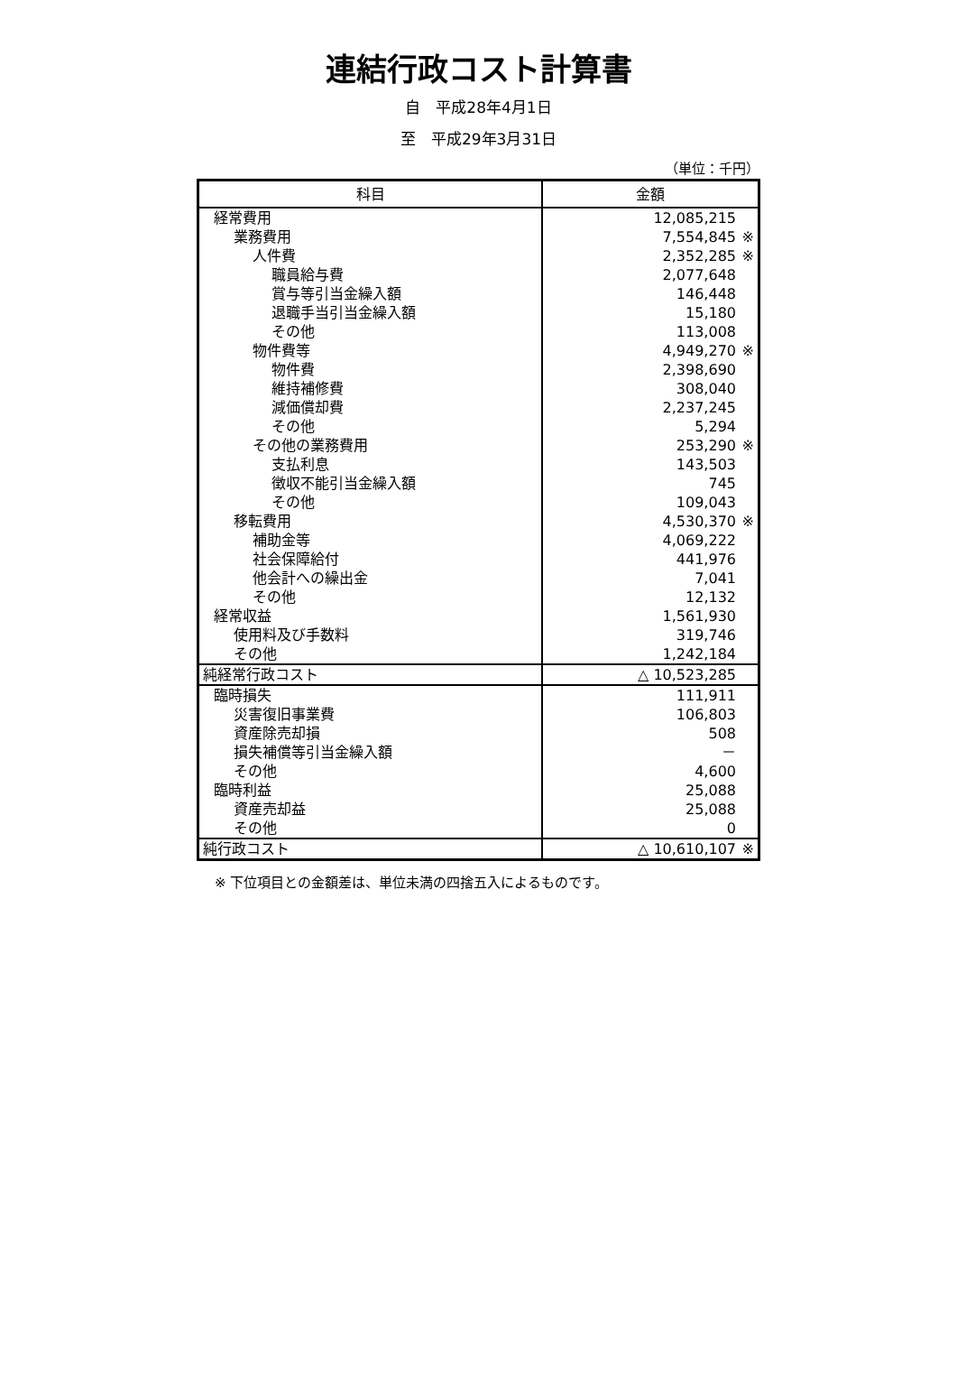連結行政コスト計算書
自　平成28年4月1日
至　平成29年3月31日
（単位：千円）
| 科目 | 金額 |
| --- | --- |
| 経常費用 | 12,085,215 |
| 業務費用 | 7,554,845 ※ |
| 人件費 | 2,352,285 ※ |
| 職員給与費 | 2,077,648 |
| 賞与等引当金繰入額 | 146,448 |
| 退職手当引当金繰入額 | 15,180 |
| その他 | 113,008 |
| 物件費等 | 4,949,270 ※ |
| 物件費 | 2,398,690 |
| 維持補修費 | 308,040 |
| 減価償却費 | 2,237,245 |
| その他 | 5,294 |
| その他の業務費用 | 253,290 ※ |
| 支払利息 | 143,503 |
| 徴収不能引当金繰入額 | 745 |
| その他 | 109,043 |
| 移転費用 | 4,530,370 ※ |
| 補助金等 | 4,069,222 |
| 社会保障給付 | 441,976 |
| 他会計への繰出金 | 7,041 |
| その他 | 12,132 |
| 経常収益 | 1,561,930 |
| 使用料及び手数料 | 319,746 |
| その他 | 1,242,184 |
| 純経常行政コスト | △ 10,523,285 |
| 臨時損失 | 111,911 |
| 災害復旧事業費 | 106,803 |
| 資産除売却損 | 508 |
| 損失補償等引当金繰入額 | － |
| その他 | 4,600 |
| 臨時利益 | 25,088 |
| 資産売却益 | 25,088 |
| その他 | 0 |
| 純行政コスト | △ 10,610,107 ※ |
※ 下位項目との金額差は、単位未満の四捨五入によるものです。